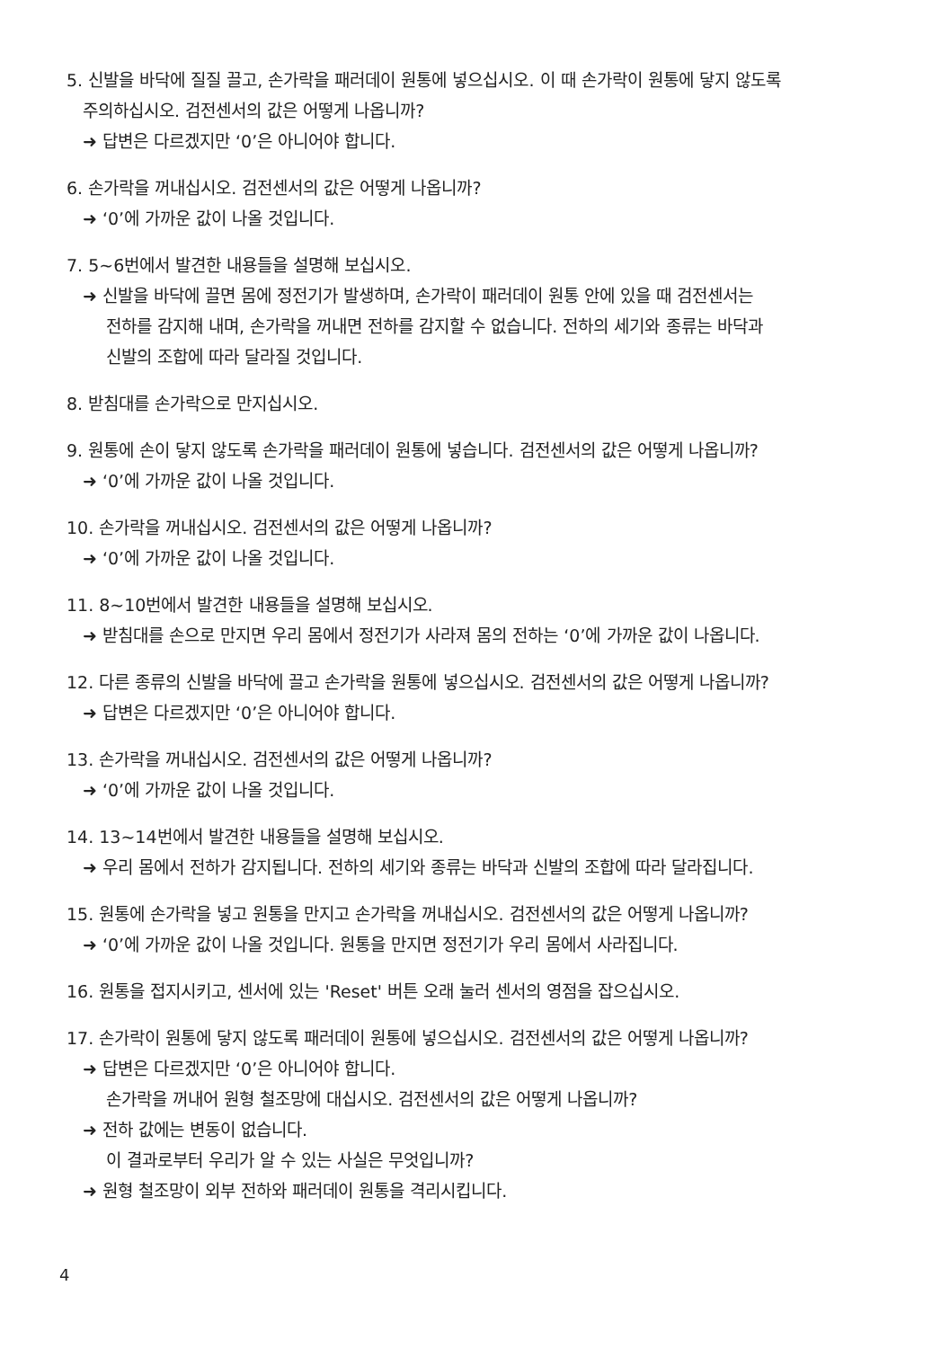5. 신발을 바닥에 질질 끌고, 손가락을 패러데이 원통에 넣으십시오. 이 때 손가락이 원통에 닿지 않도록
주의하십시오. 검전센서의 값은 어떻게 나옵니까?
➜ 답변은 다르겠지만 ‘0’은 아니어야 합니다.
6. 손가락을 꺼내십시오. 검전센서의 값은 어떻게 나옵니까?
➜ ‘0’에 가까운 값이 나올 것입니다.
7. 5~6번에서 발견한 내용들을 설명해 보십시오.
➜ 신발을 바닥에 끌면 몸에 정전기가 발생하며, 손가락이 패러데이 원통 안에 있을 때 검전센서는
전하를 감지해 내며, 손가락을 꺼내면 전하를 감지할 수 없습니다. 전하의 세기와 종류는 바닥과
신발의 조합에 따라 달라질 것입니다.
8. 받침대를 손가락으로 만지십시오.
9. 원통에 손이 닿지 않도록 손가락을 패러데이 원통에 넣습니다. 검전센서의 값은 어떻게 나옵니까?
➜ ‘0’에 가까운 값이 나올 것입니다.
10. 손가락을 꺼내십시오. 검전센서의 값은 어떻게 나옵니까?
➜ ‘0’에 가까운 값이 나올 것입니다.
11. 8~10번에서 발견한 내용들을 설명해 보십시오.
➜ 받침대를 손으로 만지면 우리 몸에서 정전기가 사라져 몸의 전하는 ‘0’에 가까운 값이 나옵니다.
12. 다른 종류의 신발을 바닥에 끌고 손가락을 원통에 넣으십시오. 검전센서의 값은 어떻게 나옵니까?
➜ 답변은 다르겠지만 ‘0’은 아니어야 합니다.
13. 손가락을 꺼내십시오. 검전센서의 값은 어떻게 나옵니까?
➜ ‘0’에 가까운 값이 나올 것입니다.
14. 13~14번에서 발견한 내용들을 설명해 보십시오.
➜ 우리 몸에서 전하가 감지됩니다. 전하의 세기와 종류는 바닥과 신발의 조합에 따라 달라집니다.
15. 원통에 손가락을 넣고 원통을 만지고 손가락을 꺼내십시오. 검전센서의 값은 어떻게 나옵니까?
➜ ‘0’에 가까운 값이 나올 것입니다. 원통을 만지면 정전기가 우리 몸에서 사라집니다.
16. 원통을 접지시키고, 센서에 있는 'Reset' 버튼 오래 눌러 센서의 영점을 잡으십시오.
17. 손가락이 원통에 닿지 않도록 패러데이 원통에 넣으십시오. 검전센서의 값은 어떻게 나옵니까?
➜ 답변은 다르겠지만 ‘0’은 아니어야 합니다.
손가락을 꺼내어 원형 철조망에 대십시오. 검전센서의 값은 어떻게 나옵니까?
➜ 전하 값에는 변동이 없습니다.
이 결과로부터 우리가 알 수 있는 사실은 무엇입니까?
➜ 원형 철조망이 외부 전하와 패러데이 원통을 격리시킵니다.
4